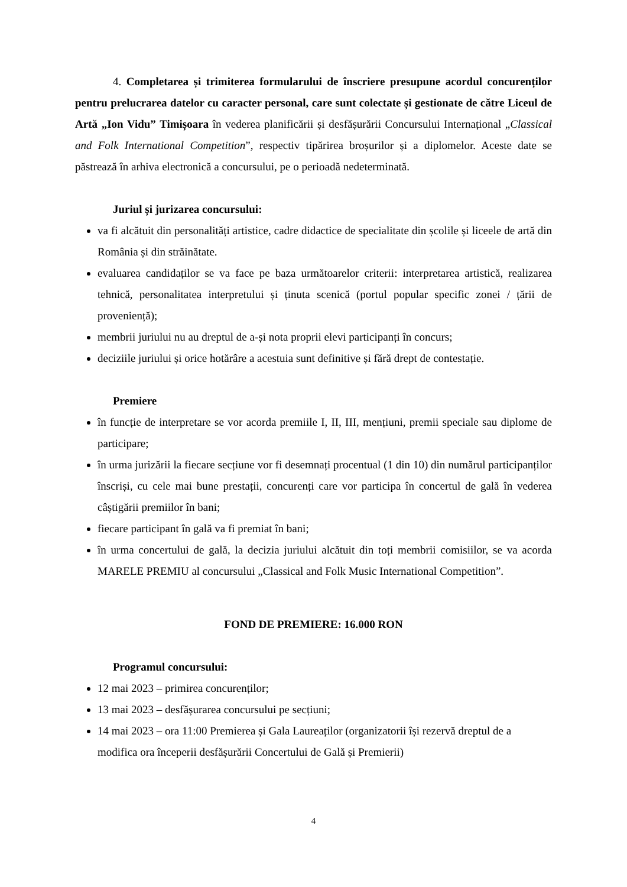4. Completarea și trimiterea formularului de înscriere presupune acordul concurenților pentru prelucrarea datelor cu caracter personal, care sunt colectate și gestionate de către Liceul de Artă „Ion Vidu” Timișoara în vederea planificării și desfășurării Concursului Internațional „Classical and Folk International Competition”, respectiv tipărirea broșurilor și a diplomelor. Aceste date se păstrează în arhiva electronică a concursului, pe o perioadă nedeterminată.
Juriul și jurizarea concursului:
va fi alcătuit din personalități artistice, cadre didactice de specialitate din școlile și liceele de artă din România și din străinătate.
evaluarea candidaților se va face pe baza următoarelor criterii: interpretarea artistică, realizarea tehnică, personalitatea interpretului și ținuta scenică (portul popular specific zonei / țării de proveniență);
membrii juriului nu au dreptul de a-și nota proprii elevi participanți în concurs;
deciziile juriului și orice hotărâre a acestuia sunt definitive și fără drept de contestație.
Premiere
în funcție de interpretare se vor acorda premiile I, II, III, mențiuni, premii speciale sau diplome de participare;
în urma jurizării la fiecare secțiune vor fi desemnați procentual (1 din 10) din numărul participanților înscriși, cu cele mai bune prestații, concurenți care vor participa în concertul de gală în vederea câștigării premiilor în bani;
fiecare participant în gală va fi premiat în bani;
în urma concertului de gală, la decizia juriului alcătuit din toți membrii comisiilor, se va acorda MARELE PREMIU al concursului „Classical and Folk Music International Competition”.
FOND DE PREMIERE: 16.000 RON
Programul concursului:
12 mai 2023 – primirea concurenților;
13 mai 2023 – desfășurarea concursului pe secțiuni;
14 mai 2023 – ora 11:00 Premierea și Gala Laureaților (organizatorii își rezervă dreptul de a modifica ora începerii desfășurării Concertului de Gală și Premierii)
4